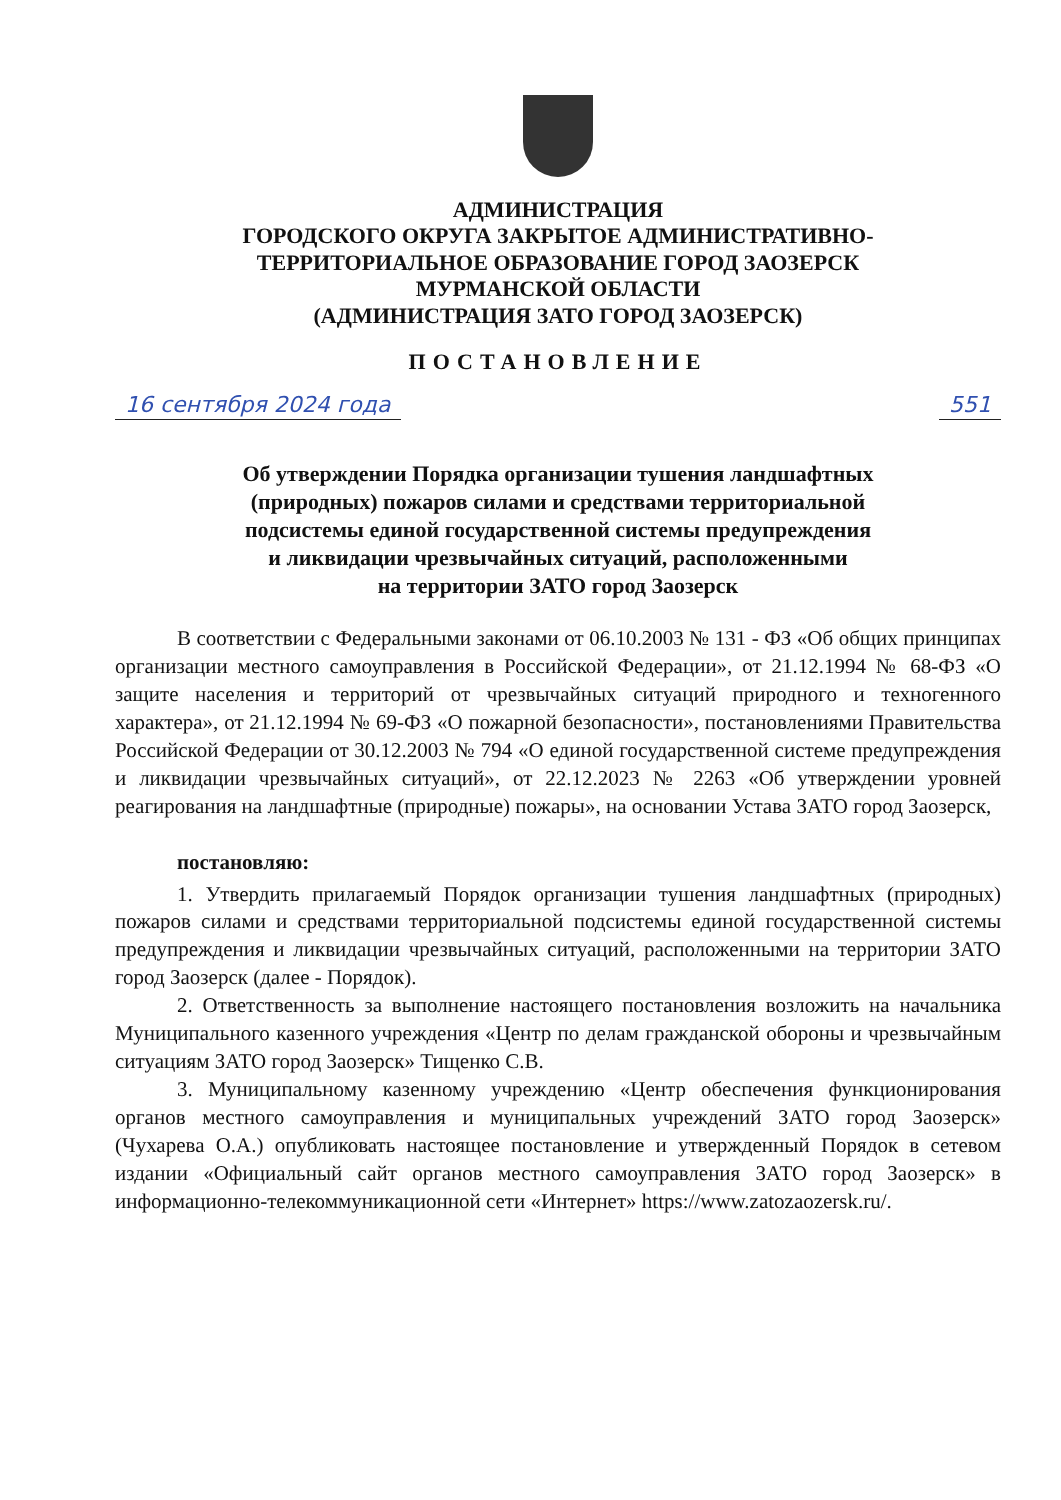АДМИНИСТРАЦИЯ
ГОРОДСКОГО ОКРУГА ЗАКРЫТОЕ АДМИНИСТРАТИВНО-
ТЕРРИТОРИАЛЬНОЕ ОБРАЗОВАНИЕ ГОРОД ЗАОЗЕРСК
МУРМАНСКОЙ ОБЛАСТИ
(АДМИНИСТРАЦИЯ ЗАТО ГОРОД ЗАОЗЕРСК)
ПОСТАНОВЛЕНИЕ
16 сентября 2024 года 551
Об утверждении Порядка организации тушения ландшафтных
(природных) пожаров силами и средствами территориальной
подсистемы единой государственной системы предупреждения
и ликвидации чрезвычайных ситуаций, расположенными
на территории ЗАТО город Заозерск
В соответствии с Федеральными законами от 06.10.2003 № 131 - ФЗ «Об общих принципах организации местного самоуправления в Российской Федерации», от 21.12.1994 № 68-ФЗ «О защите населения и территорий от чрезвычайных ситуаций природного и техногенного характера», от 21.12.1994 № 69-ФЗ «О пожарной безопасности», постановлениями Правительства Российской Федерации от 30.12.2003 № 794 «О единой государственной системе предупреждения и ликвидации чрезвычайных ситуаций», от 22.12.2023 № 2263 «Об утверждении уровней реагирования на ландшафтные (природные) пожары», на основании Устава ЗАТО город Заозерск,
постановляю:
1. Утвердить прилагаемый Порядок организации тушения ландшафтных (природных) пожаров силами и средствами территориальной подсистемы единой государственной системы предупреждения и ликвидации чрезвычайных ситуаций, расположенными на территории ЗАТО город Заозерск (далее - Порядок).
2. Ответственность за выполнение настоящего постановления возложить на начальника Муниципального казенного учреждения «Центр по делам гражданской обороны и чрезвычайным ситуациям ЗАТО город Заозерск» Тищенко С.В.
3. Муниципальному казенному учреждению «Центр обеспечения функционирования органов местного самоуправления и муниципальных учреждений ЗАТО город Заозерск» (Чухарева О.А.) опубликовать настоящее постановление и утвержденный Порядок в сетевом издании «Официальный сайт органов местного самоуправления ЗАТО город Заозерск» в информационно-телекоммуникационной сети «Интернет» https://www.zatozaozersk.ru/.